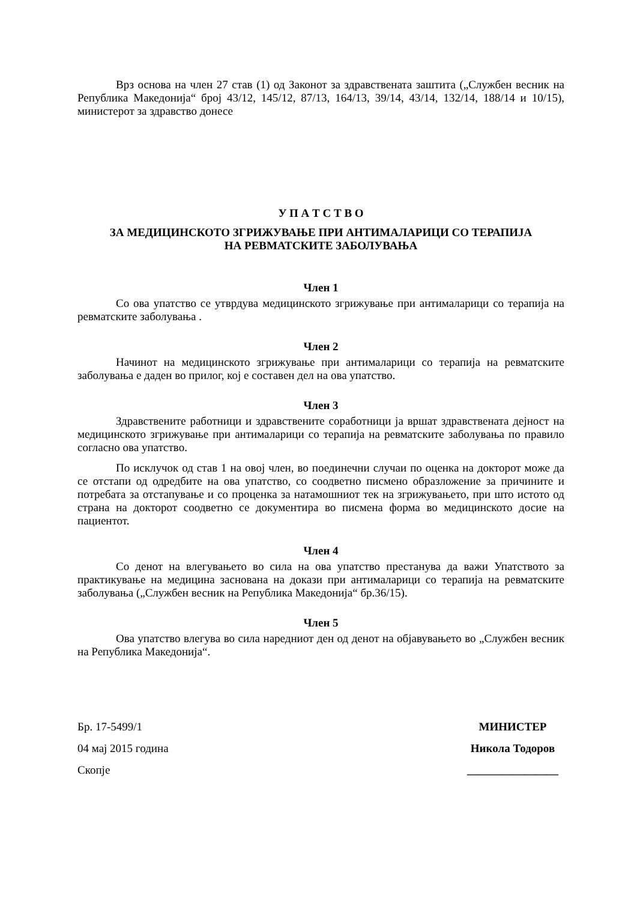Врз основа на член 27 став (1) од Законот за здравствената заштита („Службен весник на Република Македонија“ број 43/12, 145/12, 87/13, 164/13, 39/14, 43/14, 132/14, 188/14 и 10/15), министерот за здравство донесе
У П А Т С Т В О
ЗА МЕДИЦИНСКОТО ЗГРИЖУВАЊЕ ПРИ АНТИМАЛАРИЦИ СО ТЕРАПИЈА
НА РЕВМАТСКИТЕ ЗАБОЛУВАЊА
Член 1
Со ова упатство се утврдува медицинското згрижување при антималарици со терапија на ревматските заболувања .
Член 2
Начинот на медицинското згрижување при антималарици со терапија на ревматските заболувања е даден во прилог, кој е составен дел на ова упатство.
Член 3
Здравствените работници и здравствените соработници ја вршат здравствената дејност на медицинското згрижување при антималарици со терапија на ревматските заболувања по правило согласно ова упатство.
По исклучок од став 1 на овој член, во поединечни случаи по оценка на докторот може да се отстапи од одредбите на ова упатство, со соодветно писмено образложение за причините и потребата за отстапување и со проценка за натамошниот тек на згрижувањето, при што истото од страна на докторот соодветно се документира во писмена форма во медицинското досие на пациентот.
Член 4
Со денот на влегувањето во сила на ова упатство престанува да важи Упатството за практикување на медицина заснована на докази при антималарици со терапија на ревматските заболувања („Службен весник на Република Македонија“ бр.36/15).
Член 5
Ова упатство влегува во сила наредниот ден од денот на објавувањето во „Службен весник на Република Македонија“.
Бр. 17-5499/1
04 мај 2015 година
Скопје
МИНИСТЕР
Никола Тодоров
________________